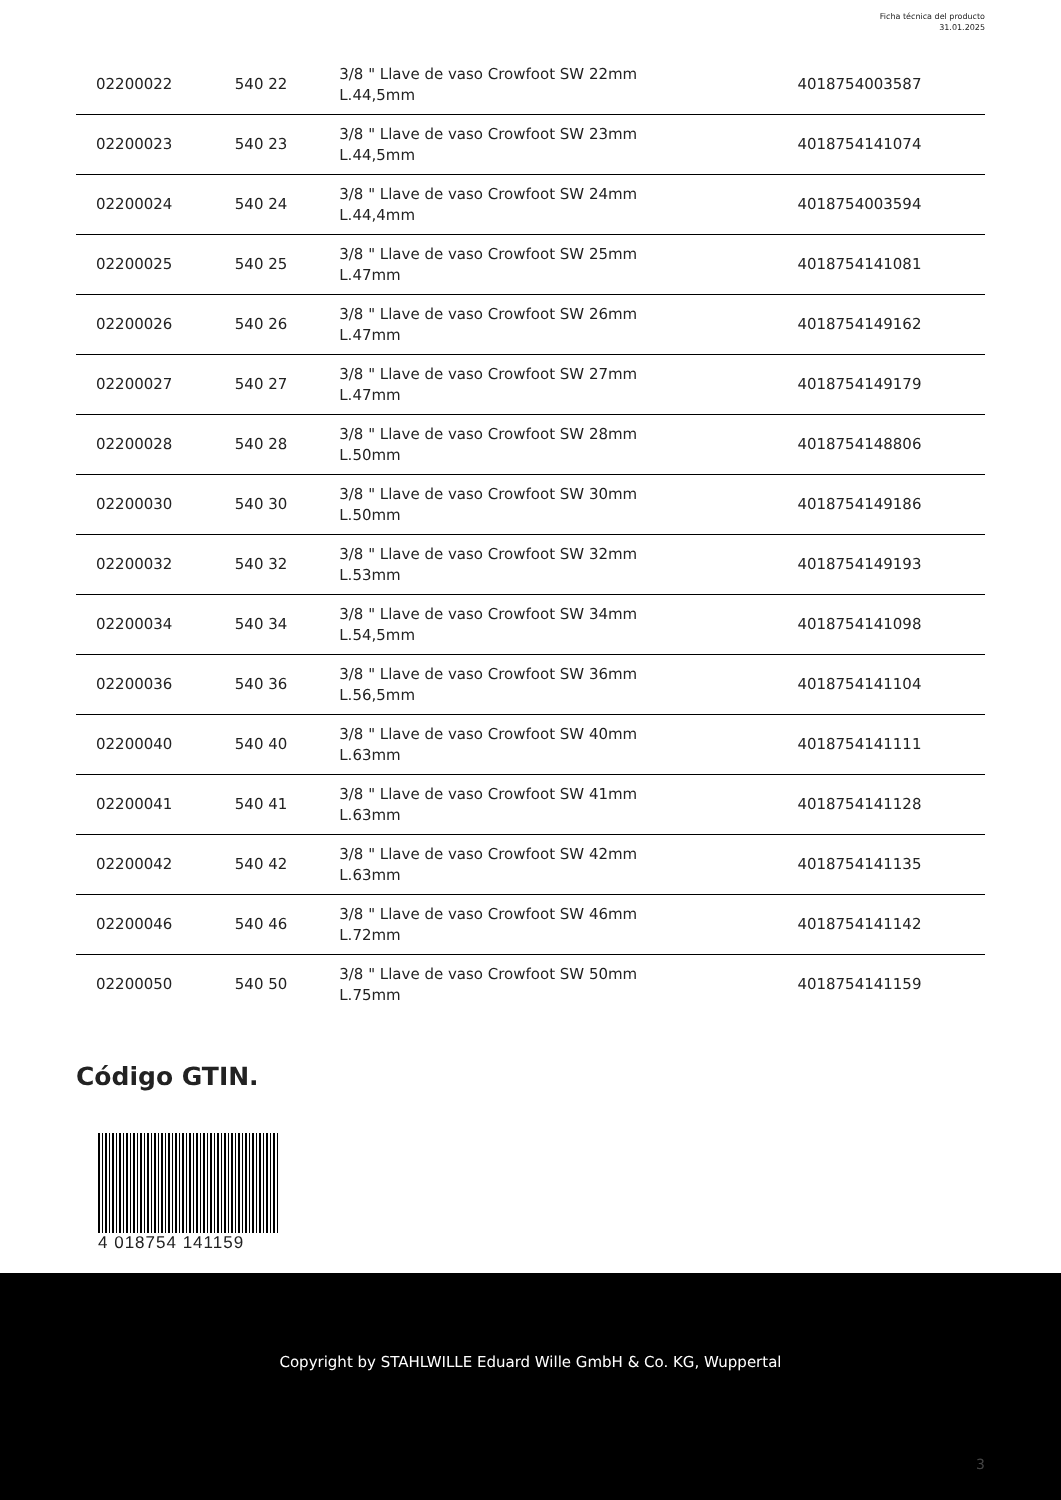Ficha técnica del producto
31.01.2025
| 02200022 | 540 22 | 3/8 " Llave de vaso Crowfoot SW 22mm L.44,5mm | 4018754003587 |
| 02200023 | 540 23 | 3/8 " Llave de vaso Crowfoot SW 23mm L.44,5mm | 4018754141074 |
| 02200024 | 540 24 | 3/8 " Llave de vaso Crowfoot SW 24mm L.44,4mm | 4018754003594 |
| 02200025 | 540 25 | 3/8 " Llave de vaso Crowfoot SW 25mm L.47mm | 4018754141081 |
| 02200026 | 540 26 | 3/8 " Llave de vaso Crowfoot SW 26mm L.47mm | 4018754149162 |
| 02200027 | 540 27 | 3/8 " Llave de vaso Crowfoot SW 27mm L.47mm | 4018754149179 |
| 02200028 | 540 28 | 3/8 " Llave de vaso Crowfoot SW 28mm L.50mm | 4018754148806 |
| 02200030 | 540 30 | 3/8 " Llave de vaso Crowfoot SW 30mm L.50mm | 4018754149186 |
| 02200032 | 540 32 | 3/8 " Llave de vaso Crowfoot SW 32mm L.53mm | 4018754149193 |
| 02200034 | 540 34 | 3/8 " Llave de vaso Crowfoot SW 34mm L.54,5mm | 4018754141098 |
| 02200036 | 540 36 | 3/8 " Llave de vaso Crowfoot SW 36mm L.56,5mm | 4018754141104 |
| 02200040 | 540 40 | 3/8 " Llave de vaso Crowfoot SW 40mm L.63mm | 4018754141111 |
| 02200041 | 540 41 | 3/8 " Llave de vaso Crowfoot SW 41mm L.63mm | 4018754141128 |
| 02200042 | 540 42 | 3/8 " Llave de vaso Crowfoot SW 42mm L.63mm | 4018754141135 |
| 02200046 | 540 46 | 3/8 " Llave de vaso Crowfoot SW 46mm L.72mm | 4018754141142 |
| 02200050 | 540 50 | 3/8 " Llave de vaso Crowfoot SW 50mm L.75mm | 4018754141159 |
Código GTIN.
4 018754 141159
Copyright by STAHLWILLE Eduard Wille GmbH & Co. KG, Wuppertal
3